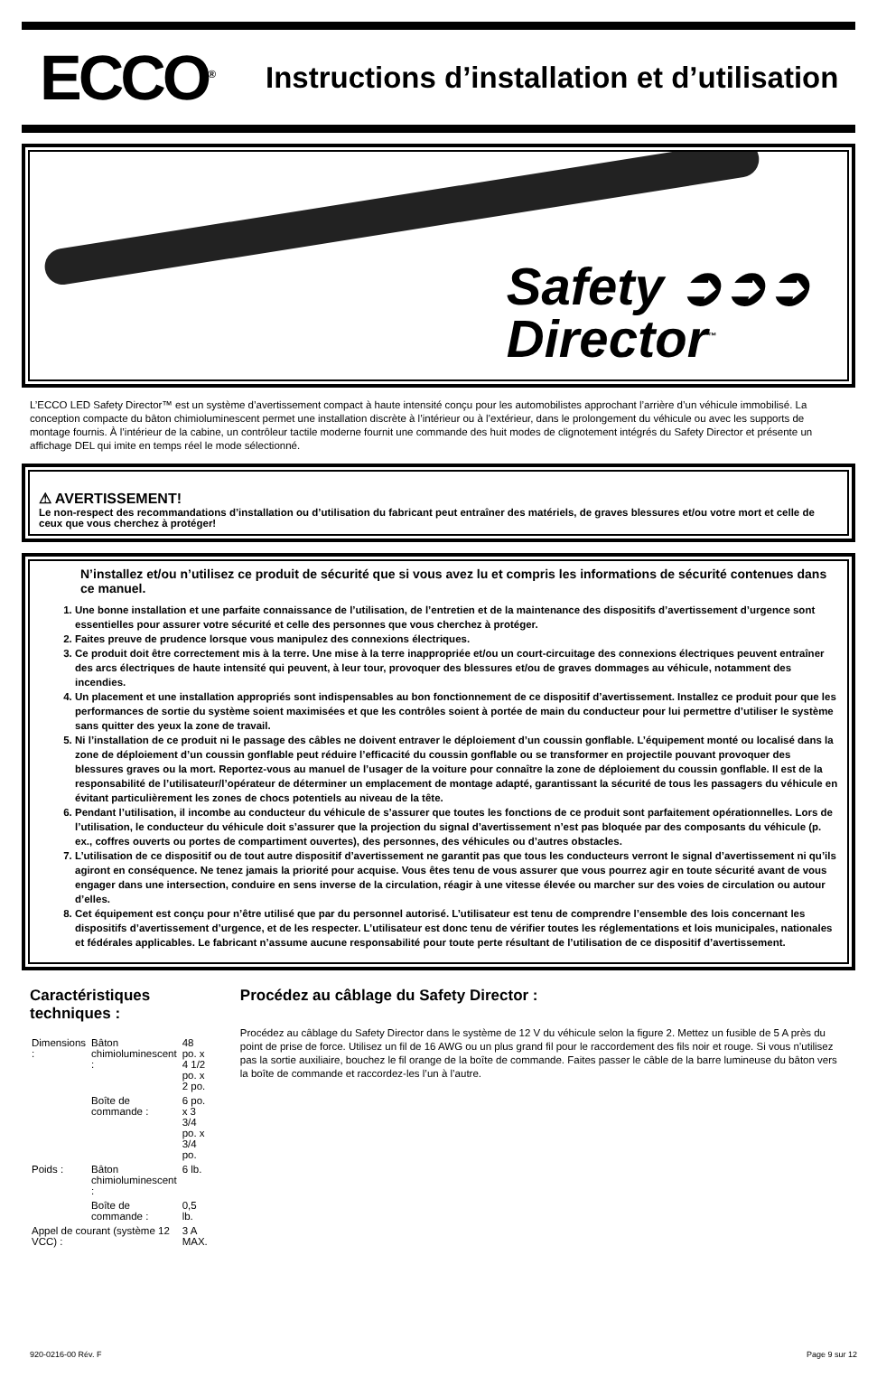ECCO<sup>®</sup>
Instructions d’installation et d’utilisation
Safety ➲➲➲
Director<sup>™</sup>
L’ECCO LED Safety Director™ est un système d’avertissement compact à haute intensité conçu pour les automobilistes approchant l’arrière d’un véhicule immobilisé. La conception compacte du bâton chimioluminescent permet une installation discrète à l’intérieur ou à l’extérieur, dans le prolongement du véhicule ou avec les supports de montage fournis. À l’intérieur de la cabine, un contrôleur tactile moderne fournit une commande des huit modes de clignotement intégrés du Safety Director et présente un affichage DEL qui imite en temps réel le mode sélectionné.
⚠ AVERTISSEMENT!
Le non-respect des recommandations d’installation ou d’utilisation du fabricant peut entraîner des matériels, de graves blessures et/ou votre mort et celle de ceux que vous cherchez à protéger!
N’installez et/ou n’utilisez ce produit de sécurité que si vous avez lu et compris les informations de sécurité contenues dans ce manuel.
1. Une bonne installation et une parfaite connaissance de l’utilisation, de l’entretien et de la maintenance des dispositifs d’avertissement d’urgence sont essentielles pour assurer votre sécurité et celle des personnes que vous cherchez à protéger.
2. Faites preuve de prudence lorsque vous manipulez des connexions électriques.
3. Ce produit doit être correctement mis à la terre. Une mise à la terre inappropriée et/ou un court-circuitage des connexions électriques peuvent entraîner des arcs électriques de haute intensité qui peuvent, à leur tour, provoquer des blessures et/ou de graves dommages au véhicule, notamment des incendies.
4. Un placement et une installation appropriés sont indispensables au bon fonctionnement de ce dispositif d’avertissement. Installez ce produit pour que les performances de sortie du système soient maximisées et que les contrôles soient à portée de main du conducteur pour lui permettre d’utiliser le système sans quitter des yeux la zone de travail.
5. Ni l’installation de ce produit ni le passage des câbles ne doivent entraver le déploiement d’un coussin gonflable. L’équipement monté ou localisé dans la zone de déploiement d’un coussin gonflable peut réduire l’efficacité du coussin gonflable ou se transformer en projectile pouvant provoquer des blessures graves ou la mort. Reportez-vous au manuel de l’usager de la voiture pour connaître la zone de déploiement du coussin gonflable. Il est de la responsabilité de l’utilisateur/l’opérateur de déterminer un emplacement de montage adapté, garantissant la sécurité de tous les passagers du véhicule en évitant particulièrement les zones de chocs potentiels au niveau de la tête.
6. Pendant l’utilisation, il incombe au conducteur du véhicule de s’assurer que toutes les fonctions de ce produit sont parfaitement opérationnelles. Lors de l’utilisation, le conducteur du véhicule doit s’assurer que la projection du signal d’avertissement n’est pas bloquée par des composants du véhicule (p. ex., coffres ouverts ou portes de compartiment ouvertes), des personnes, des véhicules ou d’autres obstacles.
7. L’utilisation de ce dispositif ou de tout autre dispositif d’avertissement ne garantit pas que tous les conducteurs verront le signal d’avertissement ni qu’ils agiront en conséquence. Ne tenez jamais la priorité pour acquise. Vous êtes tenu de vous assurer que vous pourrez agir en toute sécurité avant de vous engager dans une intersection, conduire en sens inverse de la circulation, réagir à une vitesse élevée ou marcher sur des voies de circulation ou autour d’elles.
8. Cet équipement est conçu pour n’être utilisé que par du personnel autorisé. L’utilisateur est tenu de comprendre l’ensemble des lois concernant les dispositifs d’avertissement d’urgence, et de les respecter. L’utilisateur est donc tenu de vérifier toutes les réglementations et lois municipales, nationales et fédérales applicables. Le fabricant n’assume aucune responsabilité pour toute perte résultant de l’utilisation de ce dispositif d’avertissement.
Caractéristiques techniques :
| Dimensions : | Bâton chimioluminescent : | 48 po. x 4 1/2 po. x 2 po. |
| | Boîte de commande : | 6 po. x 3 3/4 po. x 3/4 po. |
| Poids : | Bâton chimioluminescent : | 6 lb. |
| | Boîte de commande : | 0,5 lb. |
| Appel de courant (système 12 VCC) : | | 3 A MAX. |
Procédez au câblage du Safety Director :
Procédez au câblage du Safety Director dans le système de 12 V du véhicule selon la figure 2. Mettez un fusible de 5 A près du point de prise de force. Utilisez un fil de 16 AWG ou un plus grand fil pour le raccordement des fils noir et rouge. Si vous n’utilisez pas la sortie auxiliaire, bouchez le fil orange de la boîte de commande. Faites passer le câble de la barre lumineuse du bâton vers la boîte de commande et raccordez-les l’un à l’autre.
920-0216-00 Rév. F Page 9 sur 12